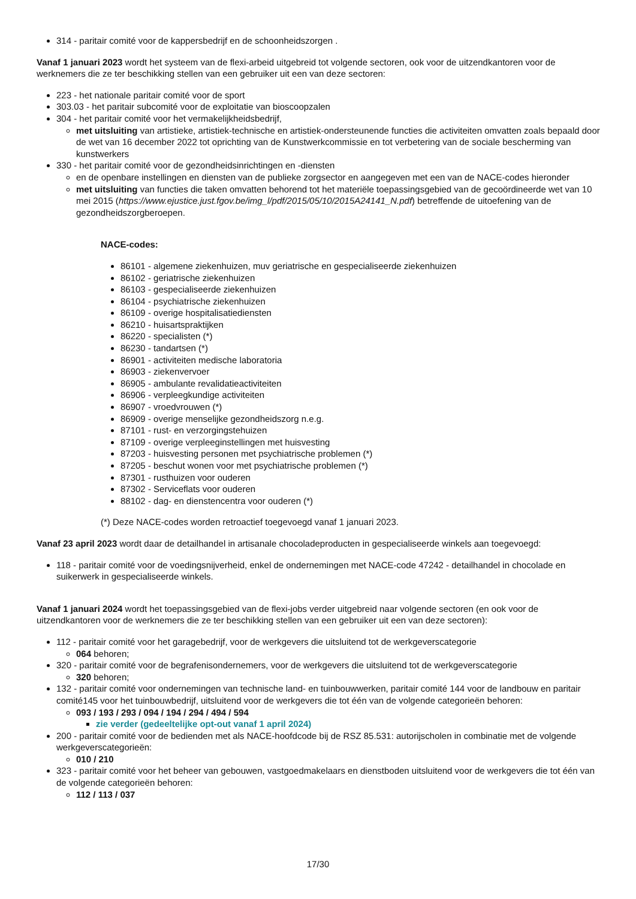314 - paritair comité voor de kappersbedrijf en de schoonheidszorgen .
Vanaf 1 januari 2023 wordt het systeem van de flexi-arbeid uitgebreid tot volgende sectoren, ook voor de uitzendkantoren voor de werknemers die ze ter beschikking stellen van een gebruiker uit een van deze sectoren:
223 - het nationale paritair comité voor de sport
303.03 - het paritair subcomité voor de exploitatie van bioscoopzalen
304 - het paritair comité voor het vermakelijkheidsbedrijf,
met uitsluiting van artistieke, artistiek-technische en artistiek-ondersteunende functies die activiteiten omvatten zoals bepaald door de wet van 16 december 2022 tot oprichting van de Kunstwerkcommissie en tot verbetering van de sociale bescherming van kunstwerkers
330 - het paritair comité voor de gezondheidsinrichtingen en -diensten
en de openbare instellingen en diensten van de publieke zorgsector en aangegeven met een van de NACE-codes hieronder
met uitsluiting van functies die taken omvatten behorend tot het materiële toepassingsgebied van de gecoördineerde wet van 10 mei 2015 (https://www.ejustice.just.fgov.be/img_l/pdf/2015/05/10/2015A24141_N.pdf) betreffende de uitoefening van de gezondheidszorgberoepen.
NACE-codes:
86101 - algemene ziekenhuizen, muv geriatrische en gespecialiseerde ziekenhuizen
86102 - geriatrische ziekenhuizen
86103 - gespecialiseerde ziekenhuizen
86104 - psychiatrische ziekenhuizen
86109 - overige hospitalisatiediensten
86210 - huisartspraktijken
86220 - specialisten (*)
86230 - tandartsen (*)
86901 - activiteiten medische laboratoria
86903 - ziekenvervoer
86905 - ambulante revalidatieactiviteiten
86906 - verpleegkundige activiteiten
86907 - vroedvrouwen (*)
86909 - overige menselijke gezondheidszorg n.e.g.
87101 - rust- en verzorgingstehuizen
87109 - overige verpleeginstellingen met huisvesting
87203 - huisvesting personen met psychiatrische problemen (*)
87205 - beschut wonen voor met psychiatrische problemen (*)
87301 - rusthuizen voor ouderen
87302 - Serviceflats voor ouderen
88102 - dag- en dienstencentra voor ouderen (*)
(*) Deze NACE-codes worden retroactief toegevoegd vanaf 1 januari 2023.
Vanaf 23 april 2023 wordt daar de detailhandel in artisanale chocoladeproducten in gespecialiseerde winkels aan toegevoegd:
118 - paritair comité voor de voedingsnijverheid, enkel de ondernemingen met NACE-code 47242 - detailhandel in chocolade en suikerwerk in gespecialiseerde winkels.
Vanaf 1 januari 2024 wordt het toepassingsgebied van de flexi-jobs verder uitgebreid naar volgende sectoren (en ook voor de uitzendkantoren voor de werknemers die ze ter beschikking stellen van een gebruiker uit een van deze sectoren):
112 - paritair comité voor het garagebedrijf, voor de werkgevers die uitsluitend tot de werkgeverscategorie
064 behoren;
320 - paritair comité voor de begrafenisondernemers, voor de werkgevers die uitsluitend tot de werkgeverscategorie
320 behoren;
132 - paritair comité voor ondernemingen van technische land- en tuinbouwwerken, paritair comité 144 voor de landbouw en paritair comité145 voor het tuinbouwbedrijf, uitsluitend voor de werkgevers die tot één van de volgende categorieën behoren:
093 / 193 / 293 / 094 / 194 / 294 / 494 / 594
zie verder (gedeeltelijke opt-out vanaf 1 april 2024)
200 - paritair comité voor de bedienden met als NACE-hoofdcode bij de RSZ 85.531: autorijscholen in combinatie met de volgende werkgeverscategorieën:
010 / 210
323 - paritair comité voor het beheer van gebouwen, vastgoedmakelaars en dienstboden uitsluitend voor de werkgevers die tot één van de volgende categorieën behoren:
112 / 113 / 037
17/30